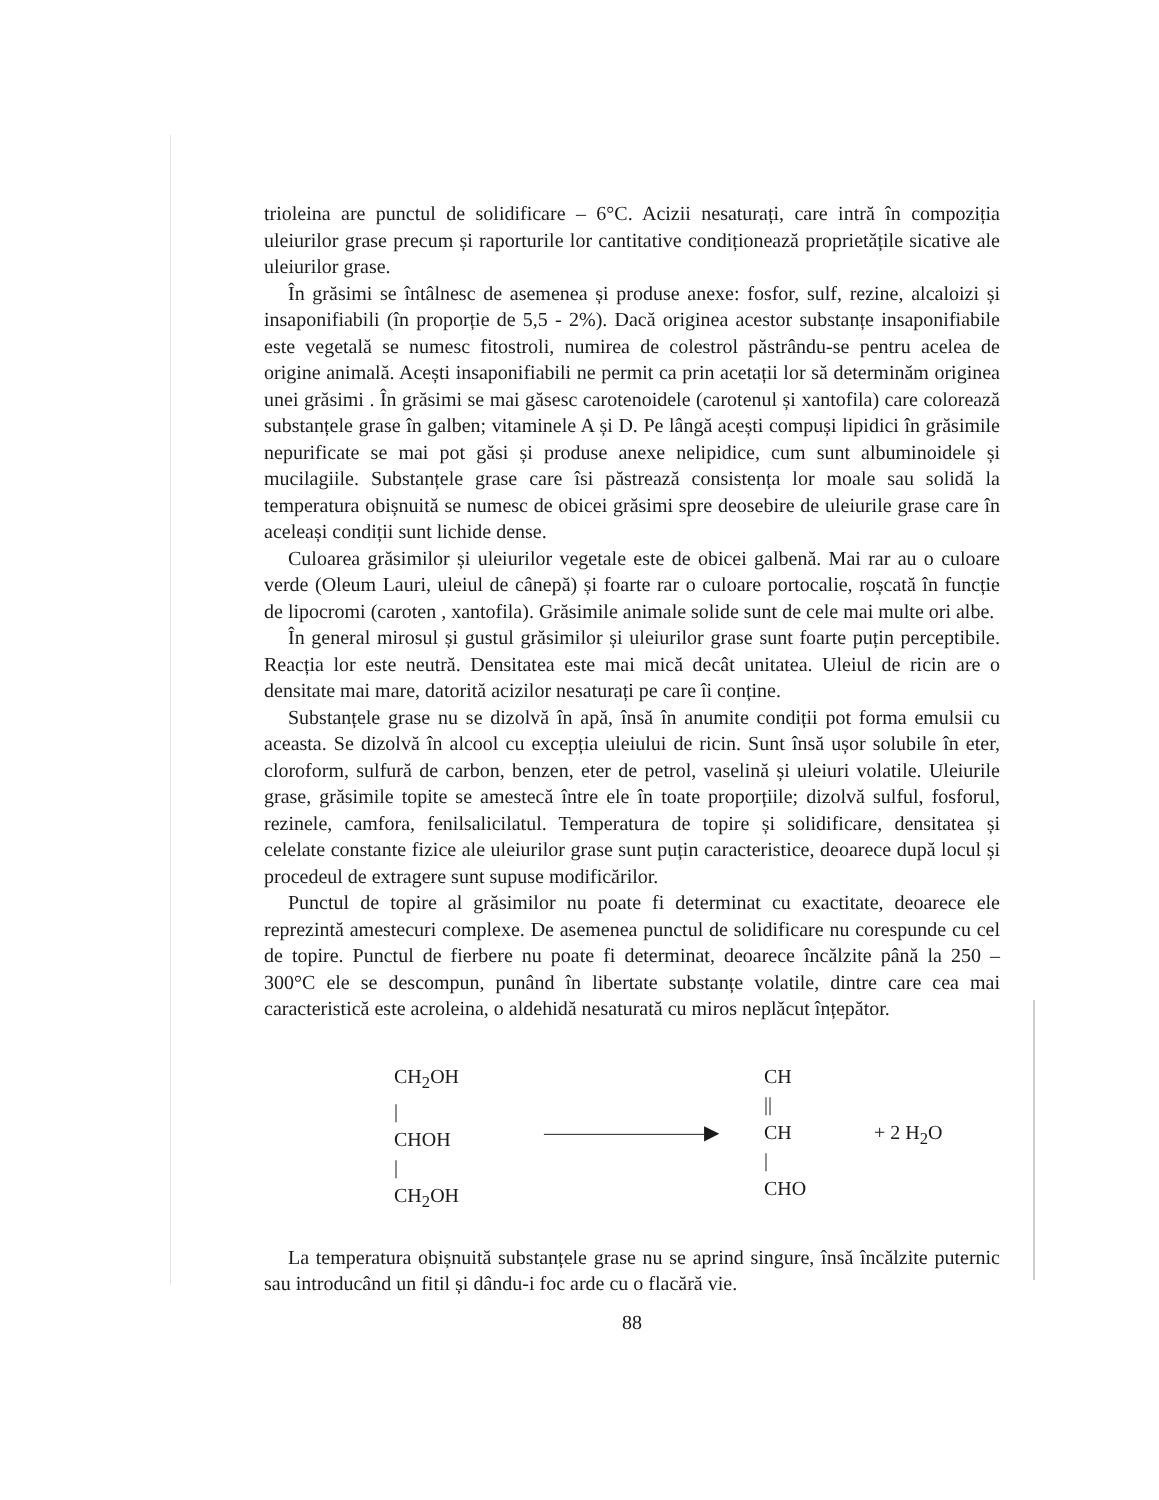trioleina are punctul de solidificare – 6°C. Acizii nesaturați, care intră în compoziția uleiurilor grase precum și raporturile lor cantitative condiționează proprietățile sicative ale uleiurilor grase.
În grăsimi se întâlnesc de asemenea și produse anexe: fosfor, sulf, rezine, alcaloizi și insaponifiabili (în proporție de 5,5 - 2%). Dacă originea acestor substanțe insaponifiabile este vegetală se numesc fitostroli, numirea de colestrol păstrându-se pentru acelea de origine animală. Acești insaponifiabili ne permit ca prin acetații lor să determinăm originea unei grăsimi . În grăsimi se mai găsesc carotenoidele (carotenul și xantofila) care colorează substanțele grase în galben; vitaminele A și D. Pe lângă acești compuși lipidici în grăsimile nepurificate se mai pot găsi și produse anexe nelipidice, cum sunt albuminoidele și mucilagiile. Substanțele grase care îsi păstrează consistența lor moale sau solidă la temperatura obișnuită se numesc de obicei grăsimi spre deosebire de uleiurile grase care în aceleași condiții sunt lichide dense.
Culoarea grăsimilor și uleiurilor vegetale este de obicei galbenă. Mai rar au o culoare verde (Oleum Lauri, uleiul de cânepă) și foarte rar o culoare portocalie, roșcată în funcție de lipocromi (caroten , xantofila). Grăsimile animale solide sunt de cele mai multe ori albe.
În general mirosul și gustul grăsimilor și uleiurilor grase sunt foarte puțin perceptibile. Reacția lor este neutră. Densitatea este mai mică decât unitatea. Uleiul de ricin are o densitate mai mare, datorită acizilor nesaturați pe care îi conține.
Substanțele grase nu se dizolvă în apă, însă în anumite condiții pot forma emulsii cu aceasta. Se dizolvă în alcool cu excepția uleiului de ricin. Sunt însă ușor solubile în eter, cloroform, sulfură de carbon, benzen, eter de petrol, vaselină și uleiuri volatile. Uleiurile grase, grăsimile topite se amestecă între ele în toate proporțiile; dizolvă sulful, fosforul, rezinele, camfora, fenilsalicilatul. Temperatura de topire și solidificare, densitatea și celelate constante fizice ale uleiurilor grase sunt puțin caracteristice, deoarece după locul și procedeul de extragere sunt supuse modificărilor.
Punctul de topire al grăsimilor nu poate fi determinat cu exactitate, deoarece ele reprezintă amestecuri complexe. De asemenea punctul de solidificare nu corespunde cu cel de topire. Punctul de fierbere nu poate fi determinat, deoarece încălzite până la 250 – 300°C ele se descompun, punând în libertate substanțe volatile, dintre care cea mai caracteristică este acroleina, o aldehidă nesaturată cu miros neplăcut înțepător.
CH<sub>2</sub>OH
|
CHOH
|
CH<sub>2</sub>OH
————————▶
CH
||
CH
|
CHO
+ 2 H<sub>2</sub>O
La temperatura obișnuită substanțele grase nu se aprind singure, însă încălzite puternic sau introducând un fitil și dându-i foc arde cu o flacără vie.
88